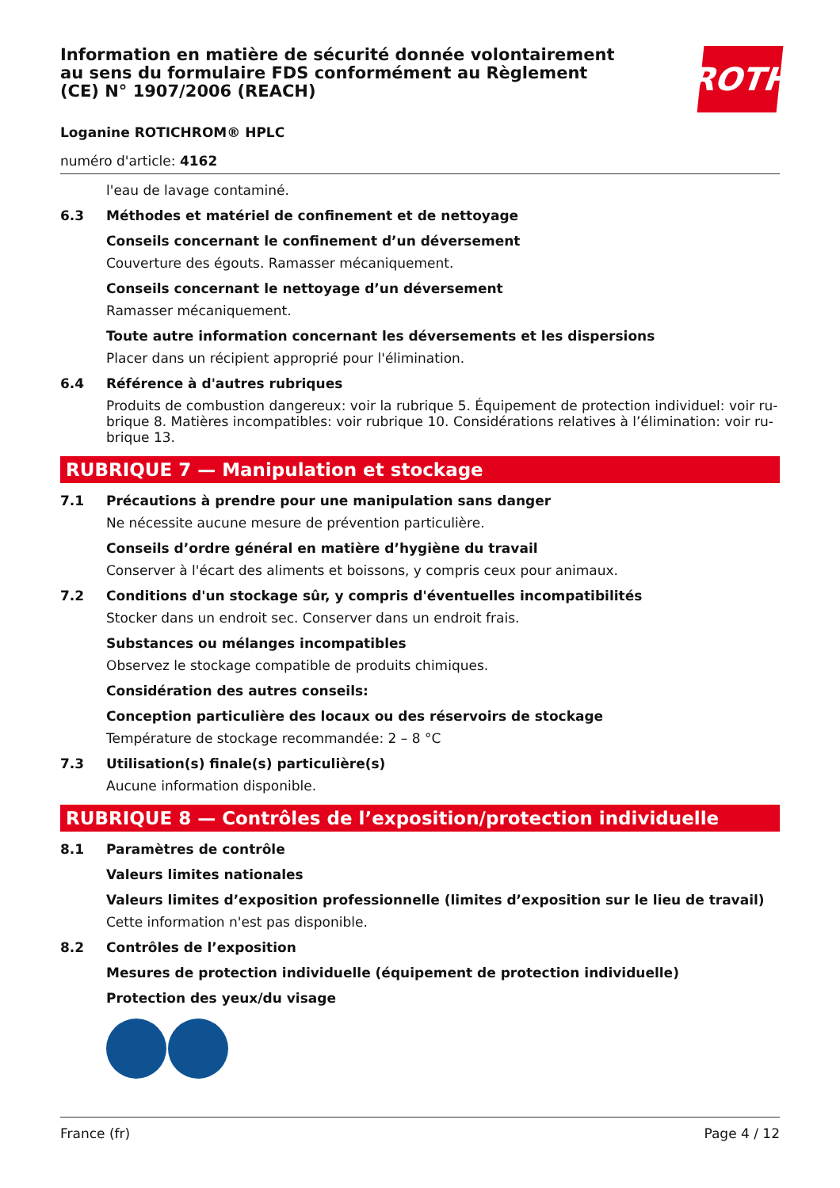Information en matière de sécurité donnée volontairement au sens du formulaire FDS conformément au Règlement (CE) N° 1907/2006 (REACH)
ROTH
Loganine ROTICHROM® HPLC
numéro d'article: 4162
l'eau de lavage contaminé.
6.3 Méthodes et matériel de confinement et de nettoyage
Conseils concernant le confinement d’un déversement
Couverture des égouts. Ramasser mécaniquement.
Conseils concernant le nettoyage d’un déversement
Ramasser mécaniquement.
Toute autre information concernant les déversements et les dispersions
Placer dans un récipient approprié pour l'élimination.
6.4 Référence à d'autres rubriques
Produits de combustion dangereux: voir la rubrique 5. Équipement de protection individuel: voir ru-brique 8. Matières incompatibles: voir rubrique 10. Considérations relatives à l’élimination: voir ru-brique 13.
RUBRIQUE 7 — Manipulation et stockage
7.1 Précautions à prendre pour une manipulation sans danger
Ne nécessite aucune mesure de prévention particulière.
Conseils d’ordre général en matière d’hygiène du travail
Conserver à l'écart des aliments et boissons, y compris ceux pour animaux.
7.2 Conditions d'un stockage sûr, y compris d'éventuelles incompatibilités
Stocker dans un endroit sec. Conserver dans un endroit frais.
Substances ou mélanges incompatibles
Observez le stockage compatible de produits chimiques.
Considération des autres conseils:
Conception particulière des locaux ou des réservoirs de stockage
Température de stockage recommandée: 2 – 8 °C
7.3 Utilisation(s) finale(s) particulière(s)
Aucune information disponible.
RUBRIQUE 8 — Contrôles de l’exposition/protection individuelle
8.1 Paramètres de contrôle
Valeurs limites nationales
Valeurs limites d’exposition professionnelle (limites d’exposition sur le lieu de travail)
Cette information n'est pas disponible.
8.2 Contrôles de l’exposition
Mesures de protection individuelle (équipement de protection individuelle)
Protection des yeux/du visage
France (fr) Page 4 / 12